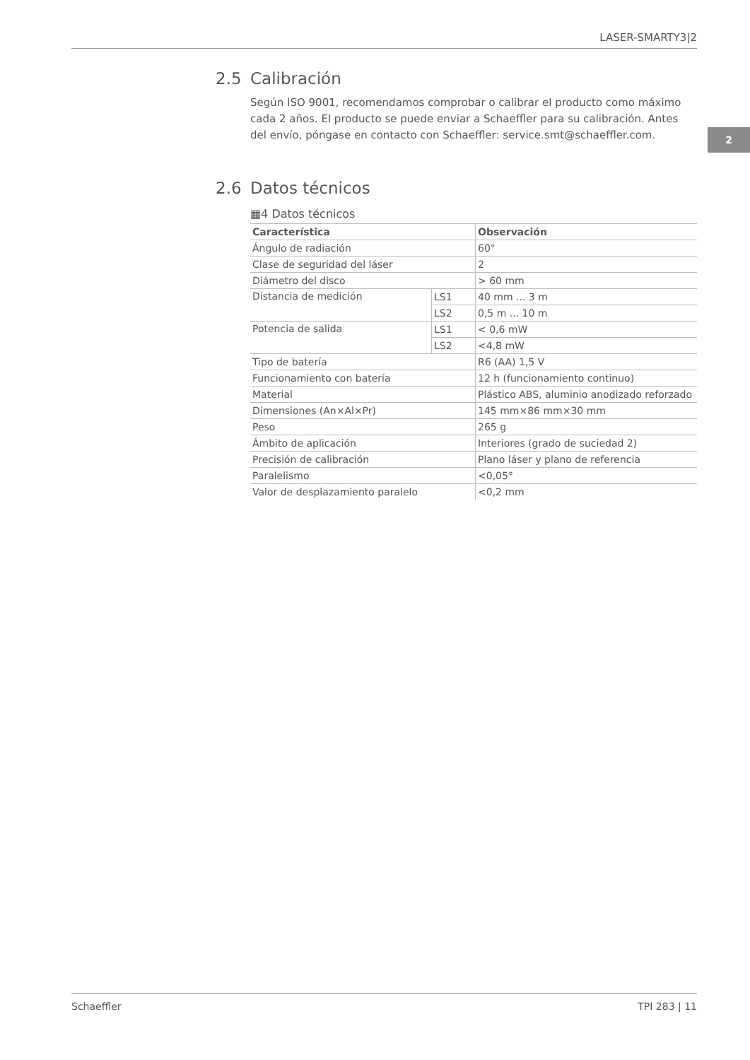LASER-SMARTY3|2
2
2.5 Calibración
Según ISO 9001, recomendamos comprobar o calibrar el producto como máximo cada 2 años. El producto se puede enviar a Schaeffler para su calibración. Antes del envío, póngase en contacto con Schaeffler: service.smt@schaeffler.com.
2.6 Datos técnicos
▦4 Datos técnicos
| Característica | | Observación |
| --- | --- | --- |
| Ángulo de radiación | | 60° |
| Clase de seguridad del láser | | 2 |
| Diámetro del disco | | > 60 mm |
| Distancia de medición | LS1 | 40 mm ... 3 m |
| | LS2 | 0,5 m ... 10 m |
| Potencia de salida | LS1 | < 0,6 mW |
| | LS2 | <4,8 mW |
| Tipo de batería | | R6 (AA) 1,5 V |
| Funcionamiento con batería | | 12 h (funcionamiento continuo) |
| Material | | Plástico ABS, aluminio anodizado reforzado |
| Dimensiones (An×Al×Pr) | | 145 mm×86 mm×30 mm |
| Peso | | 265 g |
| Ámbito de aplicación | | Interiores (grado de suciedad 2) |
| Precisión de calibración | | Plano láser y plano de referencia |
| Paralelismo | | <0,05° |
| Valor de desplazamiento paralelo | | <0,2 mm |
Schaeffler TPI 283 | 11